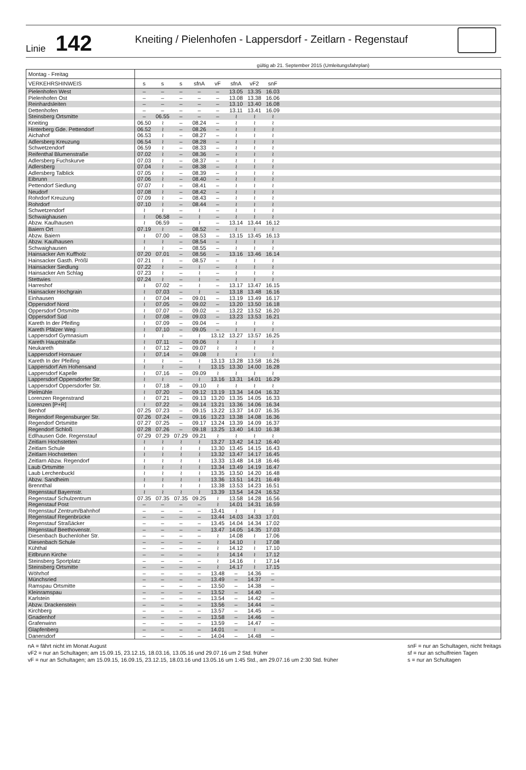Linie
142
Kneiting / Pielenhofen - Lappersdorf - Zeitlarn - Regenstauf
gültig ab 21. September 2015 (Umleitungsfahrplan)
| Montag - Freitag | | | | | | | | | |
| VERKEHRSHINWEIS | s | s | s | sfnA | vF | sfnA | vF2 | snF | |
| Pielenhofen West | – | – | – | – | – | 13.05 | 13.35 | 16.03 | |
| Pielenhofen Ost | – | – | – | – | – | 13.08 | 13.38 | 16.06 | |
| Reinhardsleiten | – | – | – | – | – | 13.10 | 13.40 | 16.08 | |
| Dettenhofen | – | – | – | – | – | 13.11 | 13.41 | 16.09 | |
| Steinsberg Ortsmitte | – | 06.55 | – | – | – | ≀ | ≀ | ≀ | |
| Kneiting | 06.50 | ≀ | – | 08.24 | – | ≀ | ≀ | ≀ | |
| Hinterberg Gde. Pettendorf | 06.52 | ≀ | – | 08.26 | – | ≀ | ≀ | ≀ | |
| Aichahof | 06.53 | ≀ | – | 08.27 | – | ≀ | ≀ | ≀ | |
| Adlersberg Kreuzung | 06.54 | ≀ | – | 08.28 | – | ≀ | ≀ | ≀ | |
| Schwetzendorf | 06.59 | ≀ | – | 08.33 | – | ≀ | ≀ | ≀ | |
| Reifenthal Blumenstraße | 07.02 | ≀ | – | 08.36 | – | ≀ | ≀ | ≀ | |
| Adlersberg Fuchskurve | 07.03 | ≀ | – | 08.37 | – | ≀ | ≀ | ≀ | |
| Adlersberg | 07.04 | ≀ | – | 08.38 | – | ≀ | ≀ | ≀ | |
| Adlersberg Talblick | 07.05 | ≀ | – | 08.39 | – | ≀ | ≀ | ≀ | |
| Eibrunn | 07.06 | ≀ | – | 08.40 | – | ≀ | ≀ | ≀ | |
| Pettendorf Siedlung | 07.07 | ≀ | – | 08.41 | – | ≀ | ≀ | ≀ | |
| Neudorf | 07.08 | ≀ | – | 08.42 | – | ≀ | ≀ | ≀ | |
| Rohrdorf Kreuzung | 07.09 | ≀ | – | 08.43 | – | ≀ | ≀ | ≀ | |
| Rohrdorf | 07.10 | ≀ | – | 08.44 | – | ≀ | ≀ | ≀ | |
| Schwetzendorf | ≀ | ≀ | – | ≀ | – | ≀ | ≀ | ≀ | |
| Schwaighausen | ≀ | 06.58 | – | ≀ | – | ≀ | ≀ | ≀ | |
| Abzw. Kaulhausen | ≀ | 06.59 | – | ≀ | – | 13.14 | 13.44 | 16.12 | |
| Baiern Ort | 07.19 | ≀ | – | 08.52 | – | ≀ | ≀ | ≀ | |
| Abzw. Baiern | ≀ | 07.00 | – | 08.53 | – | 13.15 | 13.45 | 16.13 | |
| Abzw. Kaulhausen | ≀ | ≀ | – | 08.54 | – | ≀ | ≀ | ≀ | |
| Schwaighausen | ≀ | ≀ | – | 08.55 | – | ≀ | ≀ | ≀ | |
| Hainsacker Am Kuffholz | 07.20 | 07.01 | – | 08.56 | – | 13.16 | 13.46 | 16.14 | |
| Hainsacker Gasth. Prößl | 07.21 | ≀ | – | 08.57 | – | ≀ | ≀ | ≀ | |
| Hainsacker Siedlung | 07.22 | ≀ | – | ≀ | – | ≀ | ≀ | ≀ | |
| Hainsacker Am Schlag | 07.23 | ≀ | – | ≀ | – | ≀ | ≀ | ≀ | |
| Stettwies | 07.24 | ≀ | – | ≀ | – | ≀ | ≀ | ≀ | |
| Harreshof | ≀ | 07.02 | – | ≀ | – | 13.17 | 13.47 | 16.15 | |
| Hainsacker Hochgrain | ≀ | 07.03 | – | ≀ | – | 13.18 | 13.48 | 16.16 | |
| Einhausen | ≀ | 07.04 | – | 09.01 | – | 13.19 | 13.49 | 16.17 | |
| Oppersdorf Nord | ≀ | 07.05 | – | 09.02 | – | 13.20 | 13.50 | 16.18 | |
| Oppersdorf Ortsmitte | ≀ | 07.07 | – | 09.02 | – | 13.22 | 13.52 | 16.20 | |
| Oppersdorf Süd | ≀ | 07.08 | – | 09.03 | – | 13.23 | 13.53 | 16.21 | |
| Kareth In der Pfeifing | ≀ | 07.09 | – | 09.04 | – | ≀ | ≀ | ≀ | |
| Kareth Pfälzer Weg | ≀ | 07.10 | – | 09.05 | – | ≀ | ≀ | ≀ | |
| Lappersdorf Gymnasium | ≀ | ≀ | – | ≀ | 13.12 | 13.27 | 13.57 | 16.25 | |
| Kareth Hauptstraße | ≀ | 07.11 | – | 09.06 | ≀ | ≀ | ≀ | ≀ | |
| Neukareth | ≀ | 07.12 | – | 09.07 | ≀ | ≀ | ≀ | ≀ | |
| Lappersdorf Hornauer | ≀ | 07.14 | – | 09.08 | ≀ | ≀ | ≀ | ≀ | |
| Kareth In der Pfeifing | ≀ | ≀ | – | ≀ | 13.13 | 13.28 | 13.58 | 16.26 | |
| Lappersdorf Am Hohensand | ≀ | ≀ | – | ≀ | 13.15 | 13.30 | 14.00 | 16.28 | |
| Lappersdorf Kapelle | ≀ | 07.16 | – | 09.09 | ≀ | ≀ | ≀ | ≀ | |
| Lappersdorf Oppersdorfer Str. | ≀ | ≀ | – | ≀ | 13.16 | 13.31 | 14.01 | 16.29 | |
| Lappersdorf Oppersdorfer Str. | ≀ | 07.18 | – | 09.10 | ≀ | ≀ | ≀ | ≀ | |
| Pielmühle | ≀ | 07.20 | – | 09.12 | 13.19 | 13.34 | 14.04 | 16.32 | |
| Lorenzen Regenstrand | ≀ | 07.21 | – | 09.13 | 13.20 | 13.35 | 14.05 | 16.33 | |
| Lorenzen [P+R] | ≀ | 07.22 | – | 09.14 | 13.21 | 13.36 | 14.06 | 16.34 | |
| Benhof | 07.25 | 07.23 | – | 09.15 | 13.22 | 13.37 | 14.07 | 16.35 | |
| Regendorf Regensburger Str. | 07.26 | 07.24 | – | 09.16 | 13.23 | 13.38 | 14.08 | 16.36 | |
| Regendorf Ortsmitte | 07.27 | 07.25 | – | 09.17 | 13.24 | 13.39 | 14.09 | 16.37 | |
| Regendorf Schloß | 07.28 | 07.26 | – | 09.18 | 13.25 | 13.40 | 14.10 | 16.38 | |
| Edlhausen Gde. Regenstauf | 07.29 | 07.29 | 07.29 | 09.21 | ≀ | ≀ | ≀ | ≀ | |
| Zeitlarn Hochstetten | ≀ | ≀ | ≀ | ≀ | 13.27 | 13.42 | 14.12 | 16.40 | |
| Zeitlarn Schule | ≀ | ≀ | ≀ | ≀ | 13.30 | 13.45 | 14.15 | 16.43 | |
| Zeitlarn Hochstetten | ≀ | ≀ | ≀ | ≀ | 13.32 | 13.47 | 14.17 | 16.45 | |
| Zeitlarn Abzw. Regendorf | ≀ | ≀ | ≀ | ≀ | 13.33 | 13.48 | 14.18 | 16.46 | |
| Laub Ortsmitte | ≀ | ≀ | ≀ | ≀ | 13.34 | 13.49 | 14.19 | 16.47 | |
| Laub Lerchenbuckl | ≀ | ≀ | ≀ | ≀ | 13.35 | 13.50 | 14.20 | 16.48 | |
| Abzw. Sandheim | ≀ | ≀ | ≀ | ≀ | 13.36 | 13.51 | 14.21 | 16.49 | |
| Brennthal | ≀ | ≀ | ≀ | ≀ | 13.38 | 13.53 | 14.23 | 16.51 | |
| Regenstauf Bayernstr. | ≀ | ≀ | ≀ | ≀ | 13.39 | 13.54 | 14.24 | 16.52 | |
| Regenstauf Schulzentrum | 07.35 | 07.35 | 07.35 | 09.25 | ≀ | 13.58 | 14.28 | 16.56 | |
| Regenstauf Post | – | – | – | – | ≀ | 14.01 | 14.31 | 16.59 | |
| Regenstauf Zentrum/Bahnhof | – | – | – | – | 13.41 | ≀ | ≀ | ≀ | |
| Regenstauf Regenbrücke | – | – | – | – | 13.44 | 14.03 | 14.33 | 17.01 | |
| Regenstauf Straßäcker | – | – | – | – | 13.45 | 14.04 | 14.34 | 17.02 | |
| Regenstauf Beethovenstr. | – | – | – | – | 13.47 | 14.05 | 14.35 | 17.03 | |
| Diesenbach Buchenloher Str. | – | – | – | – | ≀ | 14.08 | ≀ | 17.06 | |
| Diesenbach Schule | – | – | – | – | ≀ | 14.10 | ≀ | 17.08 | |
| Kühthal | – | – | – | – | ≀ | 14.12 | ≀ | 17.10 | |
| Eitlbrunn Kirche | – | – | – | – | ≀ | 14.14 | ≀ | 17.12 | |
| Steinsberg Sportplatz | – | – | – | – | ≀ | 14.16 | ≀ | 17.14 | |
| Steinsberg Ortsmitte | – | – | – | – | ≀ | 14.17 | ≀ | 17.15 | |
| Wöhrhof | – | – | – | – | 13.48 | – | 14.36 | – | |
| Münchsried | – | – | – | – | 13.49 | – | 14.37 | – | |
| Ramspau Ortsmitte | – | – | – | – | 13.50 | – | 14.38 | – | |
| Kleinramspau | – | – | – | – | 13.52 | – | 14.40 | – | |
| Karlstein | – | – | – | – | 13.54 | – | 14.42 | – | |
| Abzw. Drackenstein | – | – | – | – | 13.56 | – | 14.44 | – | |
| Kirchberg | – | – | – | – | 13.57 | – | 14.45 | – | |
| Gnadenhof | – | – | – | – | 13.58 | – | 14.46 | – | |
| Grafenwinn | – | – | – | – | 13.59 | – | 14.47 | – | |
| Glapfenberg | – | – | – | – | 14.01 | – | ≀ | – | |
| Danersdorf | – | – | – | – | 14.04 | – | 14.48 | – | |
nA = fährt nicht im Monat August
vF2 = nur an Schultagen; am 15.09.15, 23.12.15, 18.03.16, 13.05.16 und 29.07.16 um 2 Std. früher
vF = nur an Schultagen; am 15.09.15, 16.09.15, 23.12.15, 18.03.16 und 13.05.16 um 1:45 Std., am 29.07.16 um 2:30 Std. früher
snF = nur an Schultagen, nicht freitags
sf = nur an schulfreien Tagen
s = nur an Schultagen